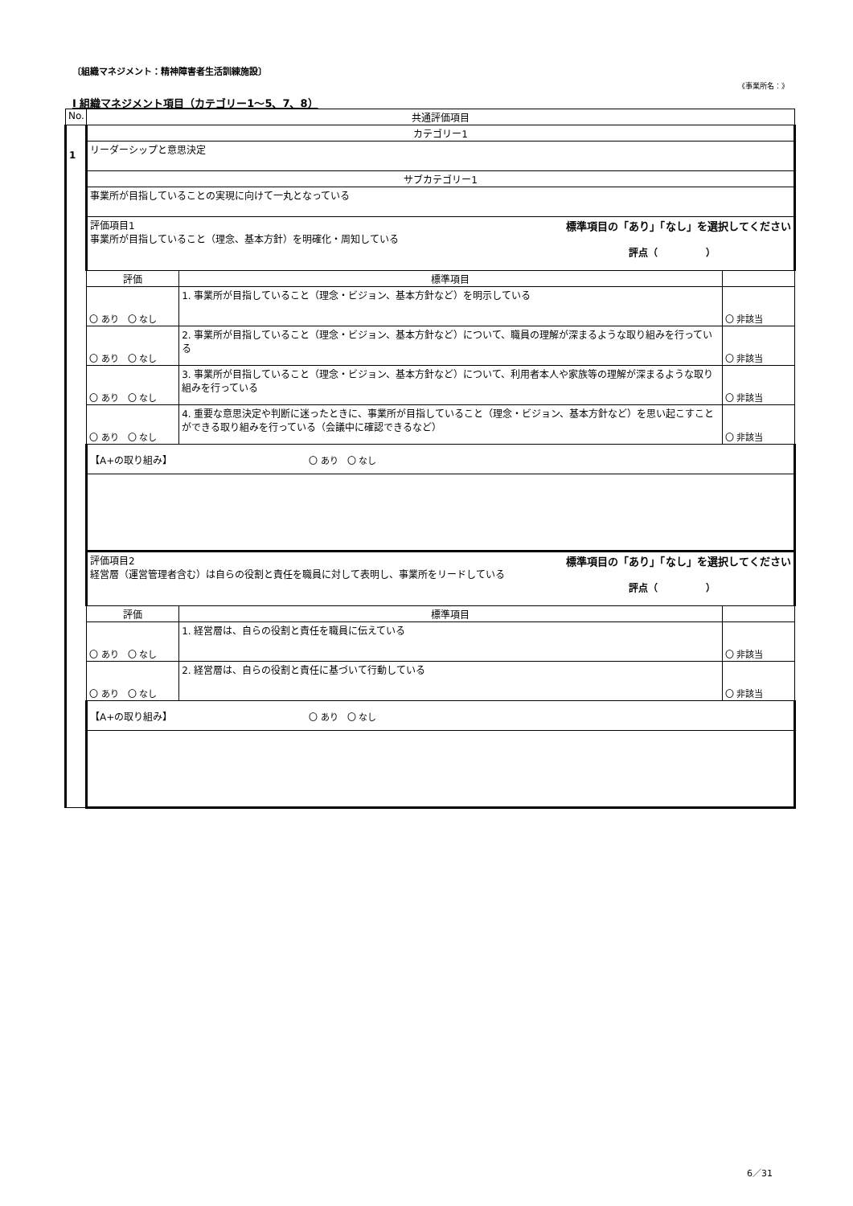〔組織マネジメント：精神障害者生活訓練施設〕
《事業所名：》
Ⅰ 組織マネジメント項目（カテゴリー1～5、7、8）
| No. | 共通評価項目 | | |
| 1 | カテゴリー1 | | |
| | リーダーシップと意思決定 | | |
| | サブカテゴリー1 | | |
| | 事業所が目指していることの実現に向けて一丸となっている | | |
| | 評価項目1 標準項目の「あり」「なし」を選択してください 事業所が目指していること（理念、基本方針）を明確化・周知している 評点（ ） | | |
| | 評価 | 標準項目 | |
| | 〇 あり 〇 なし | 1. 事業所が目指していること（理念・ビジョン、基本方針など）を明示している | 〇 非該当 |
| | 〇 あり 〇 なし | 2. 事業所が目指していること（理念・ビジョン、基本方針など）について、職員の理解が深まるような取り組みを行っている | 〇 非該当 |
| | 〇 あり 〇 なし | 3. 事業所が目指していること（理念・ビジョン、基本方針など）について、利用者本人や家族等の理解が深まるような取り組みを行っている | 〇 非該当 |
| | 〇 あり 〇 なし | 4. 重要な意思決定や判断に迷ったときに、事業所が目指していること（理念・ビジョン、基本方針など）を思い起こすことができる取り組みを行っている（会議中に確認できるなど） | 〇 非該当 |
| | 【A+の取り組み】 〇 あり 〇 なし | | |
| | 評価項目2 標準項目の「あり」「なし」を選択してください 経営層（運営管理者含む）は自らの役割と責任を職員に対して表明し、事業所をリードしている 評点（ ） | | |
| | 評価 | 標準項目 | |
| | 〇 あり 〇 なし | 1. 経営層は、自らの役割と責任を職員に伝えている | 〇 非該当 |
| | 〇 あり 〇 なし | 2. 経営層は、自らの役割と責任に基づいて行動している | 〇 非該当 |
| | 【A+の取り組み】 〇 あり 〇 なし | | |
6／31